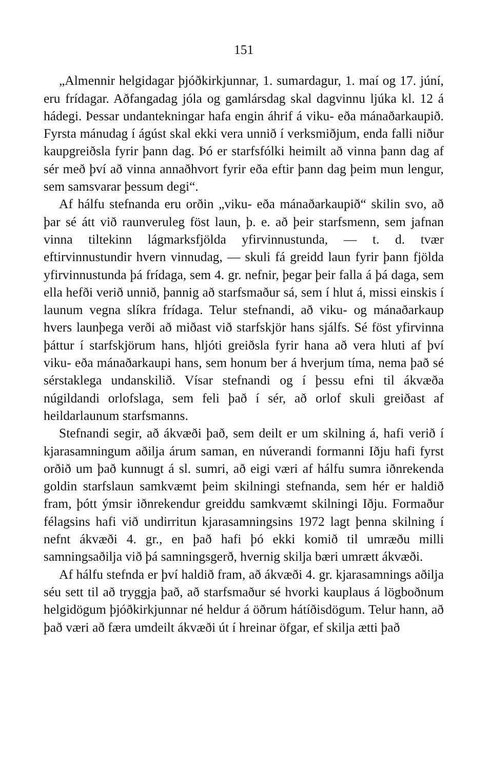151
„Almennir helgidagar þjóðkirkjunnar, 1. sumardagur, 1. maí og 17. júní, eru frídagar. Aðfangadag jóla og gamlársdag skal dagvinnu ljúka kl. 12 á hádegi. Þessar undantekningar hafa engin áhrif á viku- eða mánaðarkaupið. Fyrsta mánudag í ágúst skal ekki vera unnið í verksmiðjum, enda falli niður kaupgreiðsla fyrir þann dag. Þó er starfsfólki heimilt að vinna þann dag af sér með því að vinna annaðhvort fyrir eða eftir þann dag þeim mun lengur, sem samsvarar þessum degi“.
Af hálfu stefnanda eru orðin „viku- eða mánaðarkaupið“ skilin svo, að þar sé átt við raunveruleg föst laun, þ. e. að þeir starfsmenn, sem jafnan vinna tiltekinn lágmarksfjölda yfirvinnustunda, — t. d. tvær eftirvinnustundir hvern vinnudag, — skuli fá greidd laun fyrir þann fjölda yfirvinnustunda þá frídaga, sem 4. gr. nefnir, þegar þeir falla á þá daga, sem ella hefði verið unnið, þannig að starfsmaður sá, sem í hlut á, missi einskis í launum vegna slíkra frídaga. Telur stefnandi, að viku- og mánaðarkaup hvers launþega verði að miðast við starfskjör hans sjálfs. Sé föst yfirvinna þáttur í starfskjörum hans, hljóti greiðsla fyrir hana að vera hluti af því viku- eða mánaðarkaupi hans, sem honum ber á hverjum tíma, nema það sé sérstaklega undanskilið. Vísar stefnandi og í þessu efni til ákvæða núgildandi orlofslaga, sem feli það í sér, að orlof skuli greiðast af heildarlaunum starfsmanns.
Stefnandi segir, að ákvæði það, sem deilt er um skilning á, hafi verið í kjarasamningum aðilja árum saman, en núverandi formanni Iðju hafi fyrst orðið um það kunnugt á sl. sumri, að eigi væri af hálfu sumra iðnrekenda goldin starfslaun samkvæmt þeim skilningi stefnanda, sem hér er haldið fram, þótt ýmsir iðnrekendur greiddu samkvæmt skilningi Iðju. Formaður félagsins hafi við undirritun kjarasamningsins 1972 lagt þenna skilning í nefnt ákvæði 4. gr., en það hafi þó ekki komið til umræðu milli samningsaðilja við þá samningsgerð, hvernig skilja bæri umrætt ákvæði.
Af hálfu stefnda er því haldið fram, að ákvæði 4. gr. kjarasamnings aðilja séu sett til að tryggja það, að starfsmaður sé hvorki kauplaus á lögboðnum helgidögum þjóðkirkjunnar né heldur á öðrum hátíðisdögum. Telur hann, að það væri að færa umdeilt ákvæði út í hreinar öfgar, ef skilja ætti það